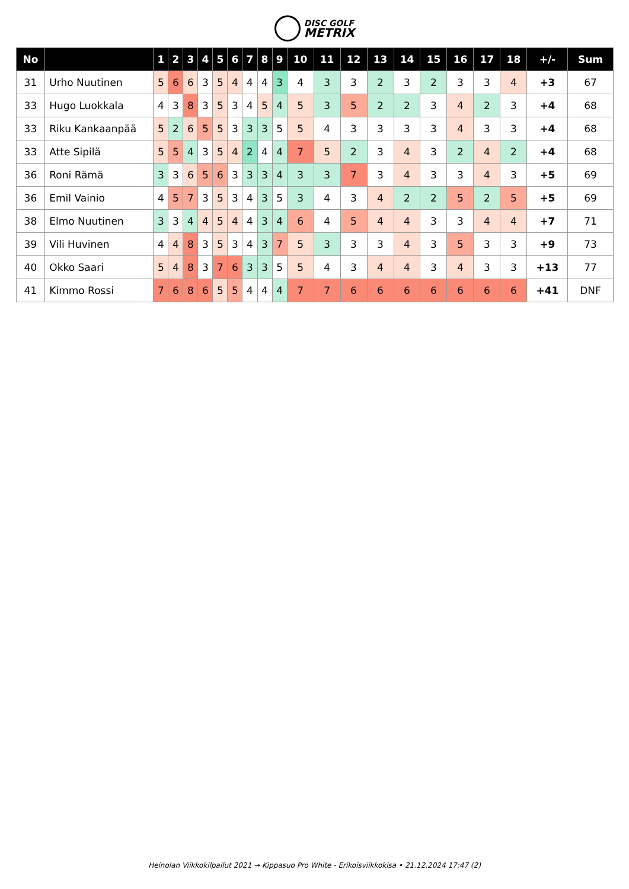DISC GOLF
METRIX
| No | | 1 | 2 | 3 | 4 | 5 | 6 | 7 | 8 | 9 | 10 | 11 | 12 | 13 | 14 | 15 | 16 | 17 | 18 | +/- | Sum |
| --- | --- | --- | --- | --- | --- | --- | --- | --- | --- | --- | --- | --- | --- | --- | --- | --- | --- | --- | --- | --- | --- |
| 31 | Urho Nuutinen | 5 | 6 | 6 | 3 | 5 | 4 | 4 | 4 | 3 | 4 | 3 | 3 | 2 | 3 | 2 | 3 | 3 | 4 | +3 | 67 |
| 33 | Hugo Luokkala | 4 | 3 | 8 | 3 | 5 | 3 | 4 | 5 | 4 | 5 | 3 | 5 | 2 | 2 | 3 | 4 | 2 | 3 | +4 | 68 |
| 33 | Riku Kankaanpää | 5 | 2 | 6 | 5 | 5 | 3 | 3 | 3 | 5 | 5 | 4 | 3 | 3 | 3 | 3 | 4 | 3 | 3 | +4 | 68 |
| 33 | Atte Sipilä | 5 | 5 | 4 | 3 | 5 | 4 | 2 | 4 | 4 | 7 | 5 | 2 | 3 | 4 | 3 | 2 | 4 | 2 | +4 | 68 |
| 36 | Roni Rämä | 3 | 3 | 6 | 5 | 6 | 3 | 3 | 3 | 4 | 3 | 3 | 7 | 3 | 4 | 3 | 3 | 4 | 3 | +5 | 69 |
| 36 | Emil Vainio | 4 | 5 | 7 | 3 | 5 | 3 | 4 | 3 | 5 | 3 | 4 | 3 | 4 | 2 | 2 | 5 | 2 | 5 | +5 | 69 |
| 38 | Elmo Nuutinen | 3 | 3 | 4 | 4 | 5 | 4 | 4 | 3 | 4 | 6 | 4 | 5 | 4 | 4 | 3 | 3 | 4 | 4 | +7 | 71 |
| 39 | Vili Huvinen | 4 | 4 | 8 | 3 | 5 | 3 | 4 | 3 | 7 | 5 | 3 | 3 | 3 | 4 | 3 | 5 | 3 | 3 | +9 | 73 |
| 40 | Okko Saari | 5 | 4 | 8 | 3 | 7 | 6 | 3 | 3 | 5 | 5 | 4 | 3 | 4 | 4 | 3 | 4 | 3 | 3 | +13 | 77 |
| 41 | Kimmo Rossi | 7 | 6 | 8 | 6 | 5 | 5 | 4 | 4 | 4 | 7 | 7 | 6 | 6 | 6 | 6 | 6 | 6 | 6 | +41 | DNF |
Heinolan Viikkokilpailut 2021 → Kippasuo Pro White - Erikoisviikkokisa • 21.12.2024 17:47 (2)